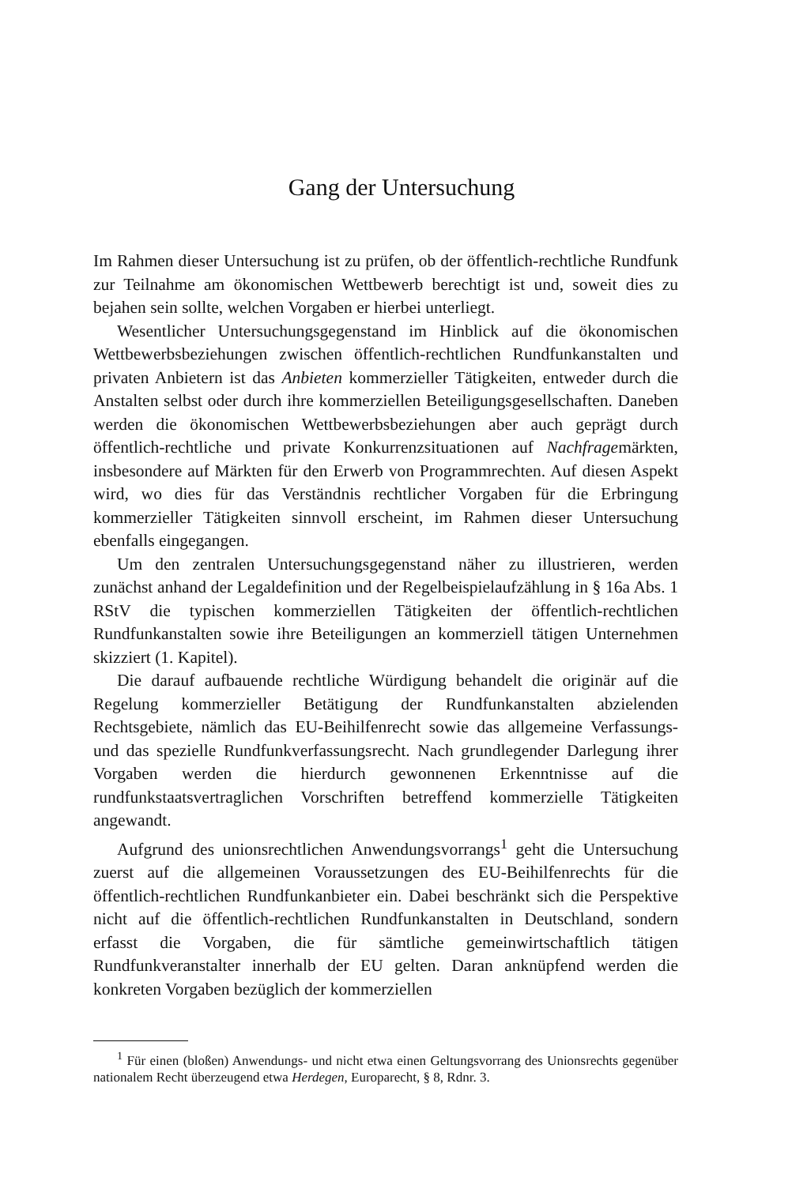Gang der Untersuchung
Im Rahmen dieser Untersuchung ist zu prüfen, ob der öffentlich-rechtliche Rundfunk zur Teilnahme am ökonomischen Wettbewerb berechtigt ist und, soweit dies zu bejahen sein sollte, welchen Vorgaben er hierbei unterliegt.
Wesentlicher Untersuchungsgegenstand im Hinblick auf die ökonomischen Wettbewerbsbeziehungen zwischen öffentlich-rechtlichen Rundfunkanstalten und privaten Anbietern ist das Anbieten kommerzieller Tätigkeiten, entweder durch die Anstalten selbst oder durch ihre kommerziellen Beteiligungsgesellschaften. Daneben werden die ökonomischen Wettbewerbsbeziehungen aber auch geprägt durch öffentlich-rechtliche und private Konkurrenzsituationen auf Nachfragemärkten, insbesondere auf Märkten für den Erwerb von Programmrechten. Auf diesen Aspekt wird, wo dies für das Verständnis rechtlicher Vorgaben für die Erbringung kommerzieller Tätigkeiten sinnvoll erscheint, im Rahmen dieser Untersuchung ebenfalls eingegangen.
Um den zentralen Untersuchungsgegenstand näher zu illustrieren, werden zunächst anhand der Legaldefinition und der Regelbeispielaufzählung in § 16a Abs. 1 RStV die typischen kommerziellen Tätigkeiten der öffentlich-rechtlichen Rundfunkanstalten sowie ihre Beteiligungen an kommerziell tätigen Unternehmen skizziert (1. Kapitel).
Die darauf aufbauende rechtliche Würdigung behandelt die originär auf die Regelung kommerzieller Betätigung der Rundfunkanstalten abzielenden Rechtsgebiete, nämlich das EU-Beihilfenrecht sowie das allgemeine Verfassungs- und das spezielle Rundfunkverfassungsrecht. Nach grundlegender Darlegung ihrer Vorgaben werden die hierdurch gewonnenen Erkenntnisse auf die rundfunkstaatsvertraglichen Vorschriften betreffend kommerzielle Tätigkeiten angewandt.
Aufgrund des unionsrechtlichen Anwendungsvorrangs<sup>1</sup> geht die Untersuchung zuerst auf die allgemeinen Voraussetzungen des EU-Beihilfenrechts für die öffentlich-rechtlichen Rundfunkanbieter ein. Dabei beschränkt sich die Perspektive nicht auf die öffentlich-rechtlichen Rundfunkanstalten in Deutschland, sondern erfasst die Vorgaben, die für sämtliche gemeinwirtschaftlich tätigen Rundfunkveranstalter innerhalb der EU gelten. Daran anknüpfend werden die konkreten Vorgaben bezüglich der kommerziellen
<sup>1</sup> Für einen (bloßen) Anwendungs- und nicht etwa einen Geltungsvorrang des Unionsrechts gegenüber nationalem Recht überzeugend etwa Herdegen, Europarecht, § 8, Rdnr. 3.